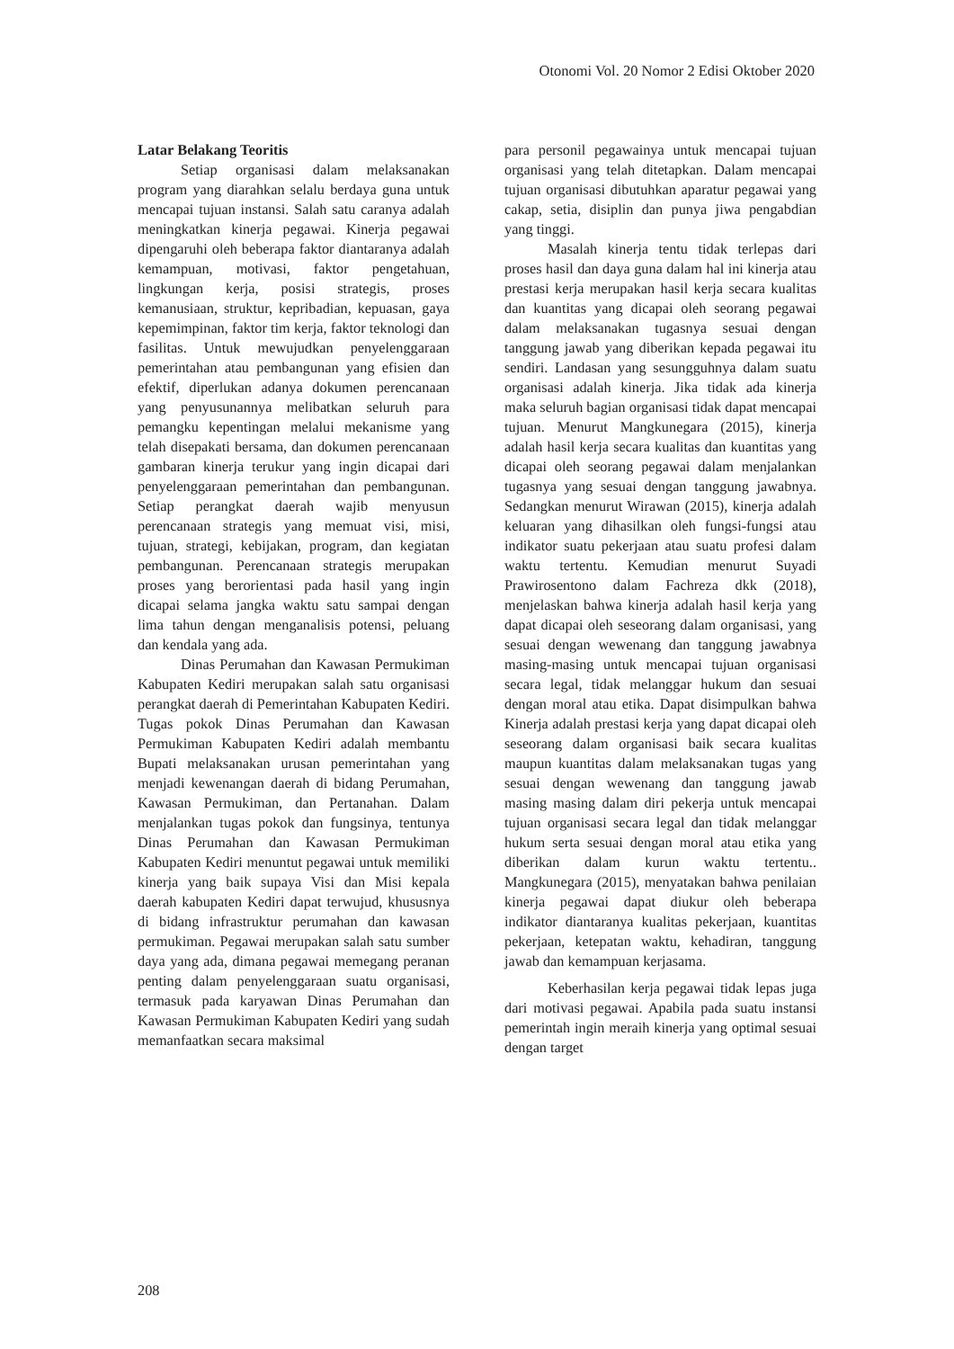Otonomi Vol. 20 Nomor 2 Edisi Oktober 2020
Latar Belakang Teoritis
Setiap organisasi dalam melaksanakan program yang diarahkan selalu berdaya guna untuk mencapai tujuan instansi. Salah satu caranya adalah meningkatkan kinerja pegawai. Kinerja pegawai dipengaruhi oleh beberapa faktor diantaranya adalah kemampuan, motivasi, faktor pengetahuan, lingkungan kerja, posisi strategis, proses kemanusiaan, struktur, kepribadian, kepuasan, gaya kepemimpinan, faktor tim kerja, faktor teknologi dan fasilitas. Untuk mewujudkan penyelenggaraan pemerintahan atau pembangunan yang efisien dan efektif, diperlukan adanya dokumen perencanaan yang penyusunannya melibatkan seluruh para pemangku kepentingan melalui mekanisme yang telah disepakati bersama, dan dokumen perencanaan gambaran kinerja terukur yang ingin dicapai dari penyelenggaraan pemerintahan dan pembangunan. Setiap perangkat daerah wajib menyusun perencanaan strategis yang memuat visi, misi, tujuan, strategi, kebijakan, program, dan kegiatan pembangunan. Perencanaan strategis merupakan proses yang berorientasi pada hasil yang ingin dicapai selama jangka waktu satu sampai dengan lima tahun dengan menganalisis potensi, peluang dan kendala yang ada.
Dinas Perumahan dan Kawasan Permukiman Kabupaten Kediri merupakan salah satu organisasi perangkat daerah di Pemerintahan Kabupaten Kediri. Tugas pokok Dinas Perumahan dan Kawasan Permukiman Kabupaten Kediri adalah membantu Bupati melaksanakan urusan pemerintahan yang menjadi kewenangan daerah di bidang Perumahan, Kawasan Permukiman, dan Pertanahan. Dalam menjalankan tugas pokok dan fungsinya, tentunya Dinas Perumahan dan Kawasan Permukiman Kabupaten Kediri menuntut pegawai untuk memiliki kinerja yang baik supaya Visi dan Misi kepala daerah kabupaten Kediri dapat terwujud, khususnya di bidang infrastruktur perumahan dan kawasan permukiman. Pegawai merupakan salah satu sumber daya yang ada, dimana pegawai memegang peranan penting dalam penyelenggaraan suatu organisasi, termasuk pada karyawan Dinas Perumahan dan Kawasan Permukiman Kabupaten Kediri yang sudah memanfaatkan secara maksimal
para personil pegawainya untuk mencapai tujuan organisasi yang telah ditetapkan. Dalam mencapai tujuan organisasi dibutuhkan aparatur pegawai yang cakap, setia, disiplin dan punya jiwa pengabdian yang tinggi.
Masalah kinerja tentu tidak terlepas dari proses hasil dan daya guna dalam hal ini kinerja atau prestasi kerja merupakan hasil kerja secara kualitas dan kuantitas yang dicapai oleh seorang pegawai dalam melaksanakan tugasnya sesuai dengan tanggung jawab yang diberikan kepada pegawai itu sendiri. Landasan yang sesungguhnya dalam suatu organisasi adalah kinerja. Jika tidak ada kinerja maka seluruh bagian organisasi tidak dapat mencapai tujuan. Menurut Mangkunegara (2015), kinerja adalah hasil kerja secara kualitas dan kuantitas yang dicapai oleh seorang pegawai dalam menjalankan tugasnya yang sesuai dengan tanggung jawabnya. Sedangkan menurut Wirawan (2015), kinerja adalah keluaran yang dihasilkan oleh fungsi-fungsi atau indikator suatu pekerjaan atau suatu profesi dalam waktu tertentu. Kemudian menurut Suyadi Prawirosentono dalam Fachreza dkk (2018), menjelaskan bahwa kinerja adalah hasil kerja yang dapat dicapai oleh seseorang dalam organisasi, yang sesuai dengan wewenang dan tanggung jawabnya masing-masing untuk mencapai tujuan organisasi secara legal, tidak melanggar hukum dan sesuai dengan moral atau etika. Dapat disimpulkan bahwa Kinerja adalah prestasi kerja yang dapat dicapai oleh seseorang dalam organisasi baik secara kualitas maupun kuantitas dalam melaksanakan tugas yang sesuai dengan wewenang dan tanggung jawab masing masing dalam diri pekerja untuk mencapai tujuan organisasi secara legal dan tidak melanggar hukum serta sesuai dengan moral atau etika yang diberikan dalam kurun waktu tertentu.. Mangkunegara (2015), menyatakan bahwa penilaian kinerja pegawai dapat diukur oleh beberapa indikator diantaranya kualitas pekerjaan, kuantitas pekerjaan, ketepatan waktu, kehadiran, tanggung jawab dan kemampuan kerjasama.
Keberhasilan kerja pegawai tidak lepas juga dari motivasi pegawai. Apabila pada suatu instansi pemerintah ingin meraih kinerja yang optimal sesuai dengan target
208